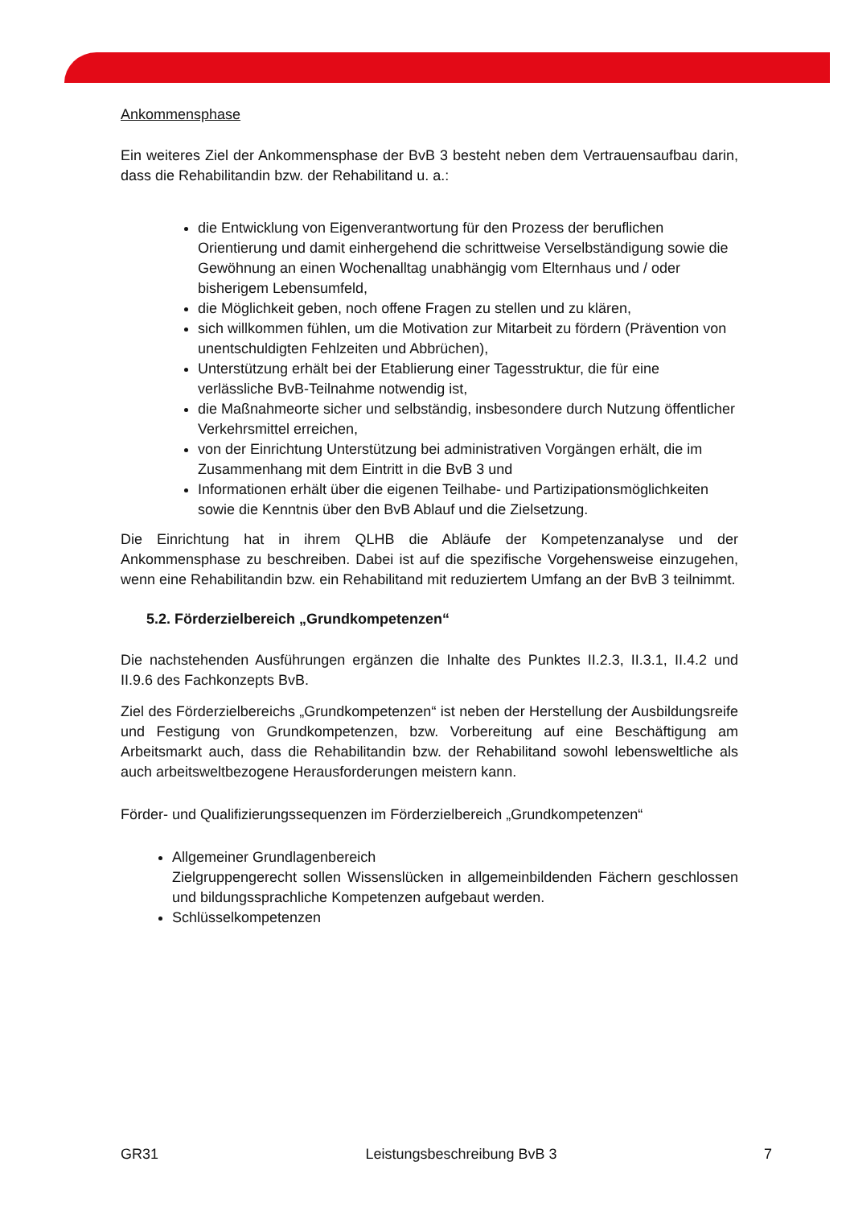Ankommensphase
Ein weiteres Ziel der Ankommensphase der BvB 3 besteht neben dem Vertrauensaufbau darin, dass die Rehabilitandin bzw. der Rehabilitand u. a.:
die Entwicklung von Eigenverantwortung für den Prozess der beruflichen Orientierung und damit einhergehend die schrittweise Verselbständigung sowie die Gewöhnung an einen Wochenalltag unabhängig vom Elternhaus und / oder bisherigem Lebensumfeld,
die Möglichkeit geben, noch offene Fragen zu stellen und zu klären,
sich willkommen fühlen, um die Motivation zur Mitarbeit zu fördern (Prävention von unentschuldigten Fehlzeiten und Abbrüchen),
Unterstützung erhält bei der Etablierung einer Tagesstruktur, die für eine verlässliche BvB-Teilnahme notwendig ist,
die Maßnahmeorte sicher und selbständig, insbesondere durch Nutzung öffentlicher Verkehrsmittel erreichen,
von der Einrichtung Unterstützung bei administrativen Vorgängen erhält, die im Zusammenhang mit dem Eintritt in die BvB 3 und
Informationen erhält über die eigenen Teilhabe- und Partizipationsmöglichkeiten sowie die Kenntnis über den BvB Ablauf und die Zielsetzung.
Die Einrichtung hat in ihrem QLHB die Abläufe der Kompetenzanalyse und der Ankommensphase zu beschreiben. Dabei ist auf die spezifische Vorgehensweise einzugehen, wenn eine Rehabilitandin bzw. ein Rehabilitand mit reduziertem Umfang an der BvB 3 teilnimmt.
5.2. Förderzielbereich „Grundkompetenzen“
Die nachstehenden Ausführungen ergänzen die Inhalte des Punktes II.2.3, II.3.1, II.4.2 und II.9.6 des Fachkonzepts BvB.
Ziel des Förderzielbereichs „Grundkompetenzen“ ist neben der Herstellung der Ausbildungsreife und Festigung von Grundkompetenzen, bzw. Vorbereitung auf eine Beschäftigung am Arbeitsmarkt auch, dass die Rehabilitandin bzw. der Rehabilitand sowohl lebensweltliche als auch arbeitsweltbezogene Herausforderungen meistern kann.
Förder- und Qualifizierungssequenzen im Förderzielbereich „Grundkompetenzen“
Allgemeiner Grundlagenbereich
Zielgruppengerecht sollen Wissenslücken in allgemeinbildenden Fächern geschlossen und bildungssprachliche Kompetenzen aufgebaut werden.
Schlüsselkompetenzen
GR31 Leistungsbeschreibung BvB 3 7